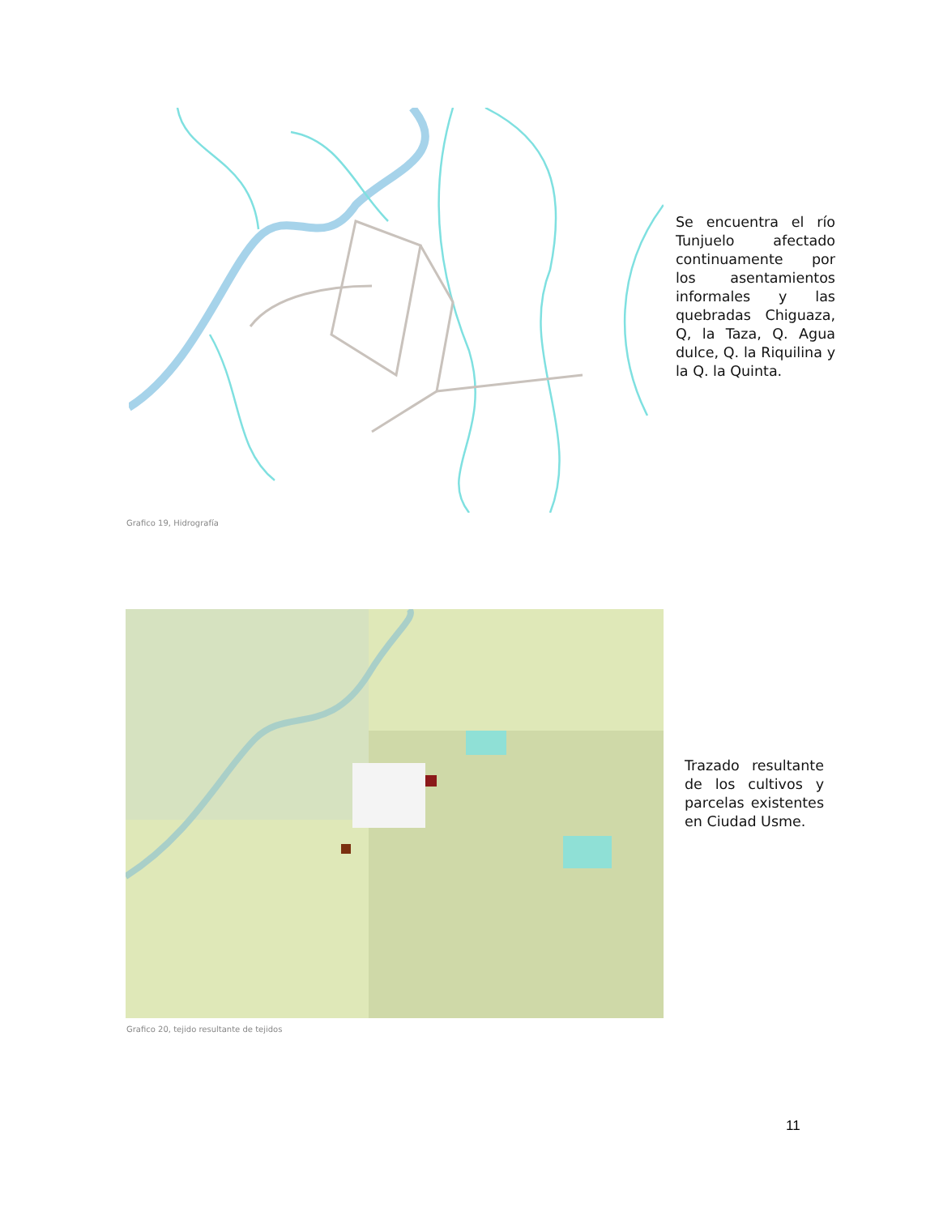Se encuentra el río Tunjuelo afectado continuamente por los asentamientos informales y las quebradas Chiguaza, Q, la Taza, Q. Agua dulce, Q. la Riquilina y la Q. la Quinta.
Grafico 19, Hidrografía
Trazado resultante de los cultivos y parcelas existentes en Ciudad Usme.
Grafico 20, tejido resultante de tejidos
11